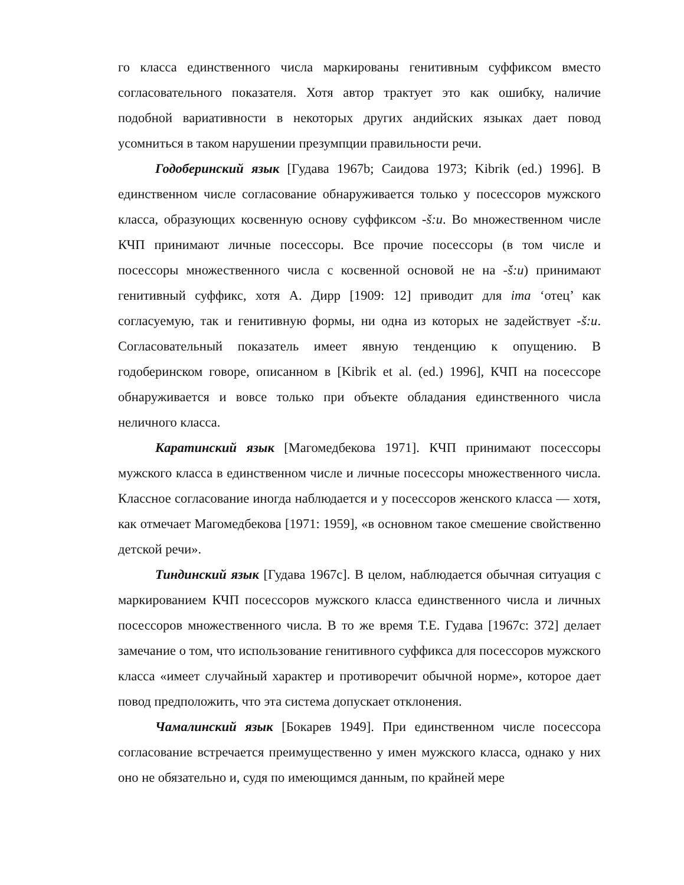го класса единственного числа маркированы генитивным суффиксом вместо согласовательного показателя. Хотя автор трактует это как ошибку, наличие подобной вариативности в некоторых других андийских языках дает повод усомниться в таком нарушении презумпции правильности речи.
Годоберинский язык [Гудава 1967b; Саидова 1973; Kibrik (ed.) 1996]. В единственном числе согласование обнаруживается только у посессоров мужского класса, образующих косвенную основу суффиксом -š:u. Во множественном числе КЧП принимают личные посессоры. Все прочие посессоры (в том числе и посессоры множественного числа с косвенной основой не на -š:u) принимают генитивный суффикс, хотя А. Дирр [1909: 12] приводит для ima ‘отец’ как согласуемую, так и генитивную формы, ни одна из которых не задействует -š:u. Согласовательный показатель имеет явную тенденцию к опущению. В годоберинском говоре, описанном в [Kibrik et al. (ed.) 1996], КЧП на посессоре обнаруживается и вовсе только при объекте обладания единственного числа неличного класса.
Каратинский язык [Магомедбекова 1971]. КЧП принимают посессоры мужского класса в единственном числе и личные посессоры множественного числа. Классное согласование иногда наблюдается и у посессоров женского класса — хотя, как отмечает Магомедбекова [1971: 1959], «в основном такое смешение свойственно детской речи».
Тиндинский язык [Гудава 1967c]. В целом, наблюдается обычная ситуация с маркированием КЧП посессоров мужского класса единственного числа и личных посессоров множественного числа. В то же время Т.Е. Гудава [1967c: 372] делает замечание о том, что использование генитивного суффикса для посессоров мужского класса «имеет случайный характер и противоречит обычной норме», которое дает повод предположить, что эта система допускает отклонения.
Чамалинский язык [Бокарев 1949]. При единственном числе посессора согласование встречается преимущественно у имен мужского класса, однако у них оно не обязательно и, судя по имеющимся данным, по крайней мере